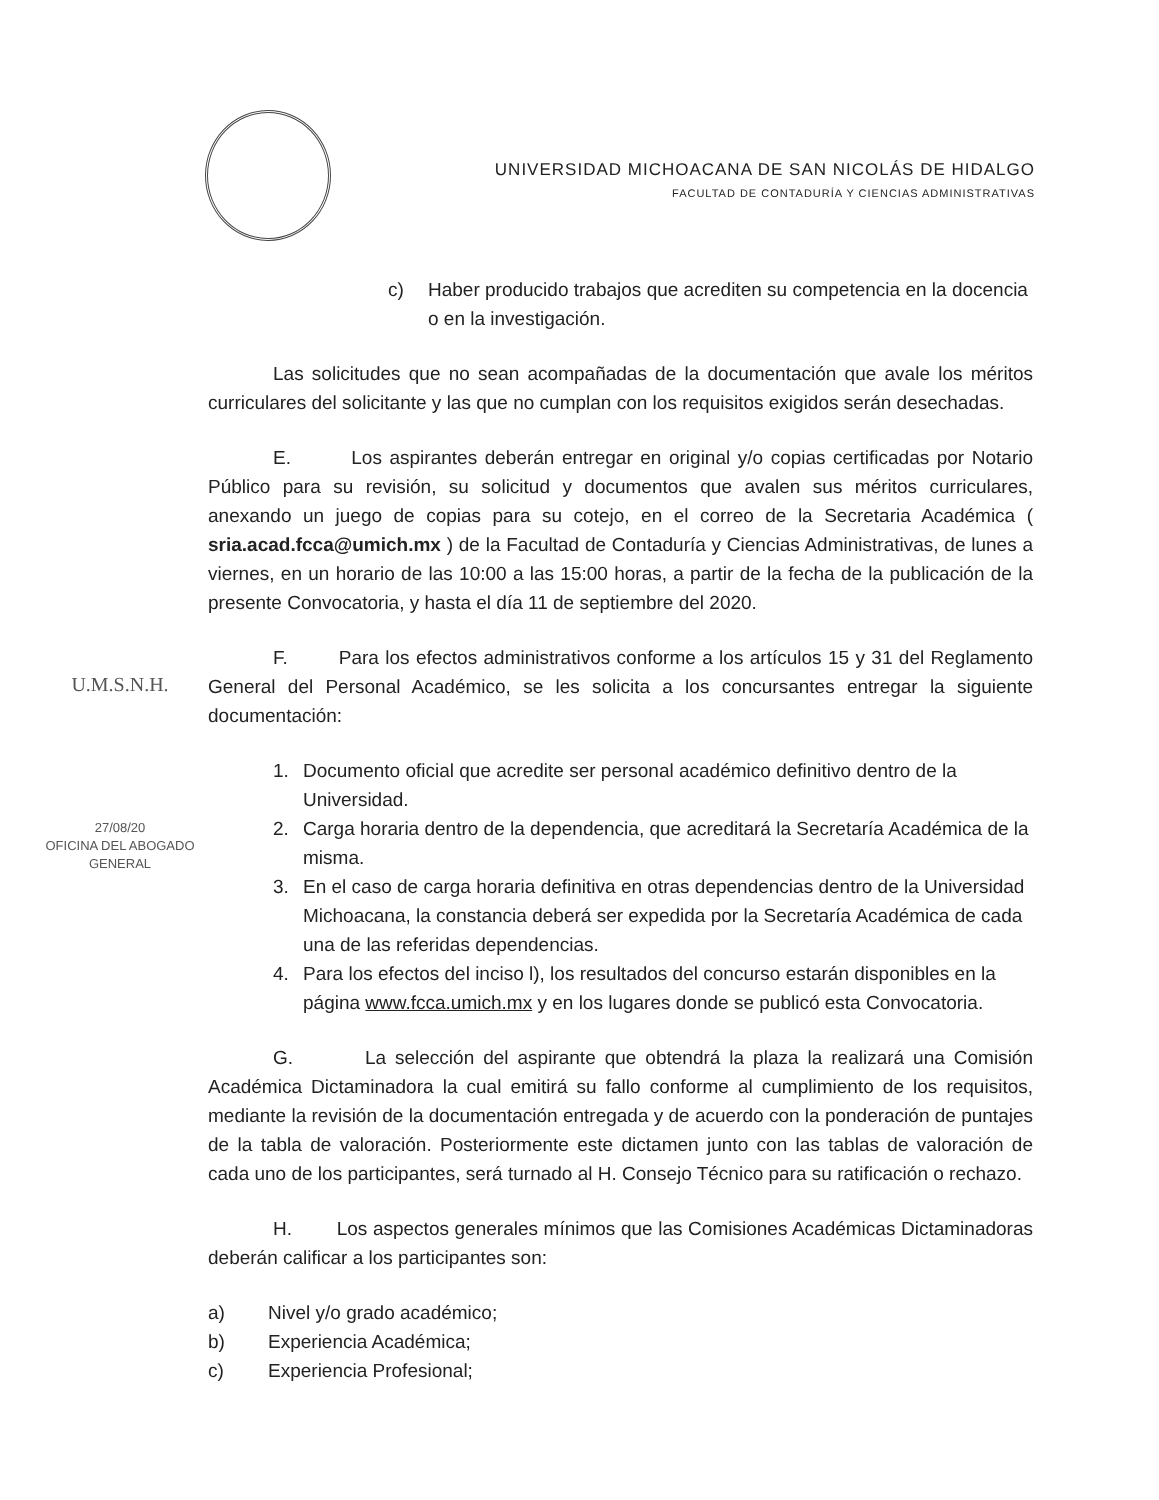UNIVERSIDAD MICHOACANA DE SAN NICOLÁS DE HIDALGO
FACULTAD DE CONTADURÍA Y CIENCIAS ADMINISTRATIVAS
U.M.S.N.H.
27/08/20
OFICINA DEL ABOGADO
GENERAL
c) Haber producido trabajos que acrediten su competencia en la docencia o en la investigación.
Las solicitudes que no sean acompañadas de la documentación que avale los méritos curriculares del solicitante y las que no cumplan con los requisitos exigidos serán desechadas.
E. Los aspirantes deberán entregar en original y/o copias certificadas por Notario Público para su revisión, su solicitud y documentos que avalen sus méritos curriculares, anexando un juego de copias para su cotejo, en el correo de la Secretaria Académica ( sria.acad.fcca@umich.mx ) de la Facultad de Contaduría y Ciencias Administrativas, de lunes a viernes, en un horario de las 10:00 a las 15:00 horas, a partir de la fecha de la publicación de la presente Convocatoria, y hasta el día 11 de septiembre del 2020.
F. Para los efectos administrativos conforme a los artículos 15 y 31 del Reglamento General del Personal Académico, se les solicita a los concursantes entregar la siguiente documentación:
1. Documento oficial que acredite ser personal académico definitivo dentro de la Universidad.
2. Carga horaria dentro de la dependencia, que acreditará la Secretaría Académica de la misma.
3. En el caso de carga horaria definitiva en otras dependencias dentro de la Universidad Michoacana, la constancia deberá ser expedida por la Secretaría Académica de cada una de las referidas dependencias.
4. Para los efectos del inciso l), los resultados del concurso estarán disponibles en la página www.fcca.umich.mx y en los lugares donde se publicó esta Convocatoria.
G. La selección del aspirante que obtendrá la plaza la realizará una Comisión Académica Dictaminadora la cual emitirá su fallo conforme al cumplimiento de los requisitos, mediante la revisión de la documentación entregada y de acuerdo con la ponderación de puntajes de la tabla de valoración. Posteriormente este dictamen junto con las tablas de valoración de cada uno de los participantes, será turnado al H. Consejo Técnico para su ratificación o rechazo.
H. Los aspectos generales mínimos que las Comisiones Académicas Dictaminadoras deberán calificar a los participantes son:
a) Nivel y/o grado académico;
b) Experiencia Académica;
c) Experiencia Profesional;